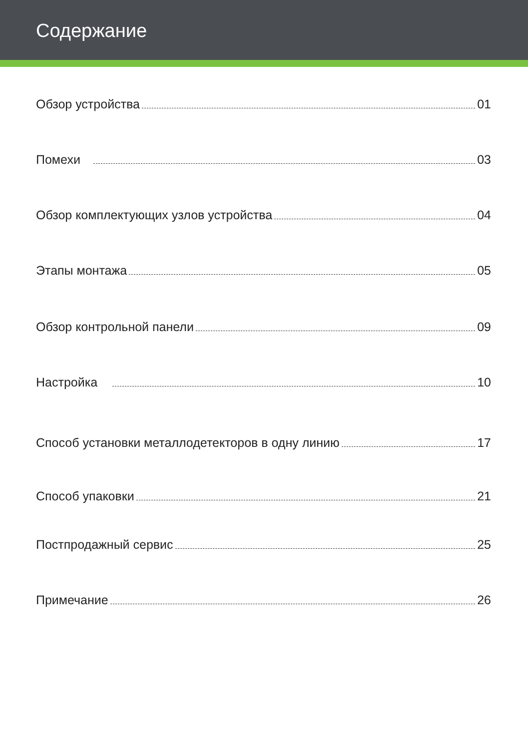Содержание
Обзор устройства 01
Помехи 03
Обзор комплектующих узлов устройства 04
Этапы монтажа 05
Обзор контрольной панели 09
Настройка 10
Способ установки металлодетекторов в одну линию 17
Способ упаковки 21
Постпродажный сервис 25
Примечание 26